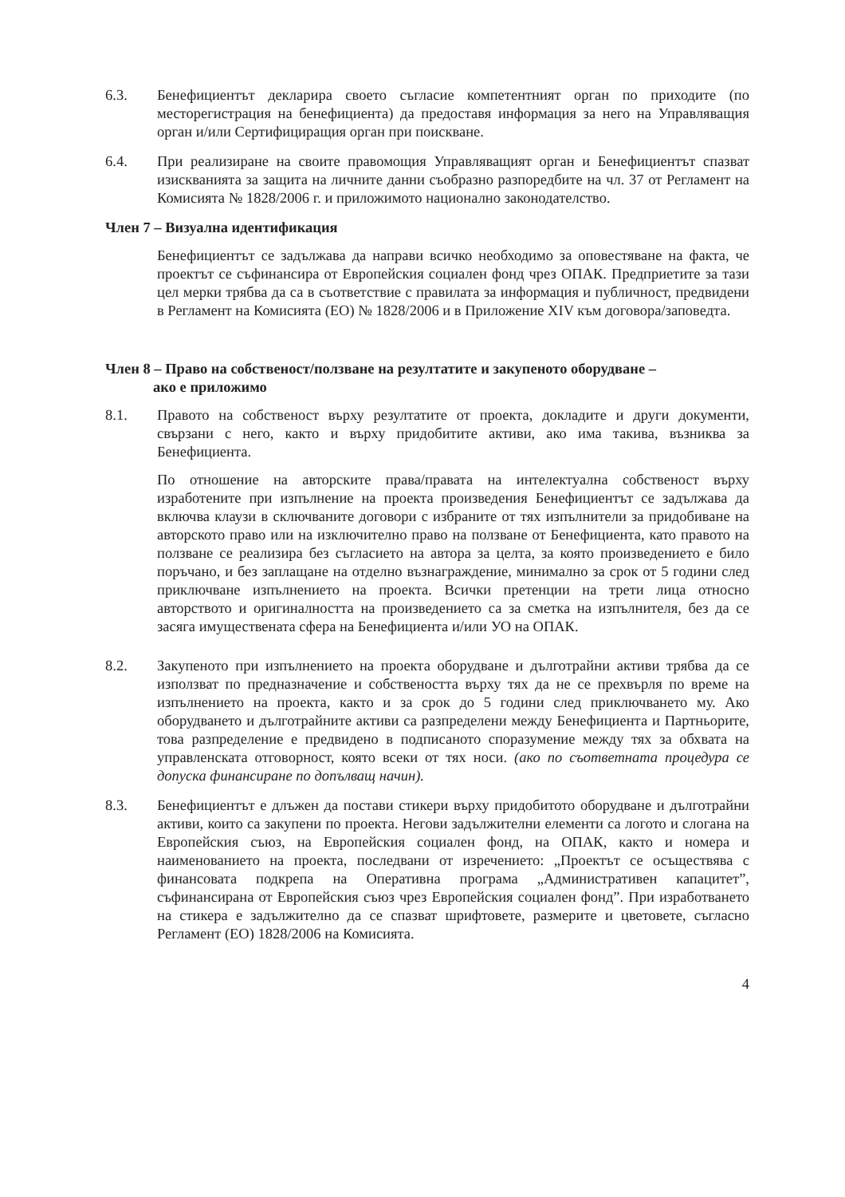6.3. Бенефициентът декларира своето съгласие компетентният орган по приходите (по месторегистрация на бенефициента) да предоставя информация за него на Управляващия орган и/или Сертифициращия орган при поискване.
6.4. При реализиране на своите правомощия Управляващият орган и Бенефициентът спазват изискванията за защита на личните данни съобразно разпоредбите на чл. 37 от Регламент на Комисията № 1828/2006 г. и приложимото национално законодателство.
Член 7 – Визуална идентификация
Бенефициентът се задължава да направи всичко необходимо за оповестяване на факта, че проектът се съфинансира от Европейския социален фонд чрез ОПАК. Предприетите за тази цел мерки трябва да са в съответствие с правилата за информация и публичност, предвидени в Регламент на Комисията (ЕО) № 1828/2006 и в Приложение XIV към договора/заповедта.
Член 8 – Право на собственост/ползване на резултатите и закупеното оборудване –
ако е приложимо
8.1. Правото на собственост върху резултатите от проекта, докладите и други документи, свързани с него, както и върху придобитите активи, ако има такива, възниква за Бенефициента.
По отношение на авторските права/правата на интелектуална собственост върху изработените при изпълнение на проекта произведения Бенефициентът се задължава да включва клаузи в сключваните договори с избраните от тях изпълнители за придобиване на авторското право или на изключително право на ползване от Бенефициента, като правото на ползване се реализира без съгласието на автора за целта, за която произведението е било поръчано, и без заплащане на отделно възнаграждение, минимално за срок от 5 години след приключване изпълнението на проекта. Всички претенции на трети лица относно авторството и оригиналността на произведението са за сметка на изпълнителя, без да се засяга имуществената сфера на Бенефициента и/или УО на ОПАК.
8.2. Закупеното при изпълнението на проекта оборудване и дълготрайни активи трябва да се използват по предназначение и собствеността върху тях да не се прехвърля по време на изпълнението на проекта, както и за срок до 5 години след приключването му. Ако оборудването и дълготрайните активи са разпределени между Бенефициента и Партньорите, това разпределение е предвидено в подписаното споразумение между тях за обхвата на управленската отговорност, която всеки от тях носи. (ако по съответната процедура се допуска финансиране по допълващ начин).
8.3. Бенефициентът е длъжен да постави стикери върху придобитото оборудване и дълготрайни активи, които са закупени по проекта. Негови задължителни елементи са логото и слогана на Европейския съюз, на Европейския социален фонд, на ОПАК, както и номера и наименованието на проекта, последвани от изречението: „Проектът се осъществява с финансовата подкрепа на Оперативна програма „Административен капацитет”, съфинансирана от Европейския съюз чрез Европейския социален фонд”. При изработването на стикера е задължително да се спазват шрифтовете, размерите и цветовете, съгласно Регламент (ЕО) 1828/2006 на Комисията.
4